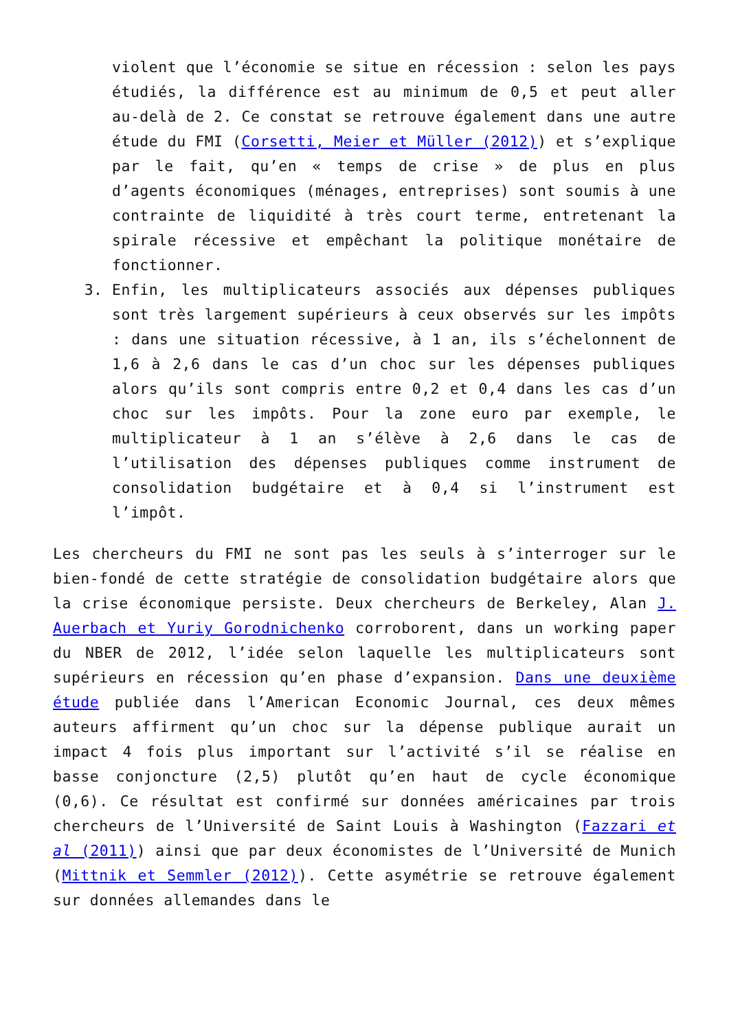violent que l’économie se situe en récession : selon les pays étudiés, la différence est au minimum de 0,5 et peut aller au-delà de 2. Ce constat se retrouve également dans une autre étude du FMI (Corsetti, Meier et Müller (2012)) et s’explique par le fait, qu’en « temps de crise » de plus en plus d’agents économiques (ménages, entreprises) sont soumis à une contrainte de liquidité à très court terme, entretenant la spirale récessive et empêchant la politique monétaire de fonctionner.
3. Enfin, les multiplicateurs associés aux dépenses publiques sont très largement supérieurs à ceux observés sur les impôts : dans une situation récessive, à 1 an, ils s’échelonnent de 1,6 à 2,6 dans le cas d’un choc sur les dépenses publiques alors qu’ils sont compris entre 0,2 et 0,4 dans les cas d’un choc sur les impôts. Pour la zone euro par exemple, le multiplicateur à 1 an s’élève à 2,6 dans le cas de l’utilisation des dépenses publiques comme instrument de consolidation budgétaire et à 0,4 si l’instrument est l’impôt.
Les chercheurs du FMI ne sont pas les seuls à s’interroger sur le bien-fondé de cette stratégie de consolidation budgétaire alors que la crise économique persiste. Deux chercheurs de Berkeley, Alan J. Auerbach et Yuriy Gorodnichenko corroborent, dans un working paper du NBER de 2012, l’idée selon laquelle les multiplicateurs sont supérieurs en récession qu’en phase d’expansion. Dans une deuxième étude publiée dans l’American Economic Journal, ces deux mêmes auteurs affirment qu’un choc sur la dépense publique aurait un impact 4 fois plus important sur l’activité s’il se réalise en basse conjoncture (2,5) plutôt qu’en haut de cycle économique (0,6). Ce résultat est confirmé sur données américaines par trois chercheurs de l’Université de Saint Louis à Washington (Fazzari et al (2011)) ainsi que par deux économistes de l’Université de Munich (Mittnik et Semmler (2012)). Cette asymétrie se retrouve également sur données allemandes dans le